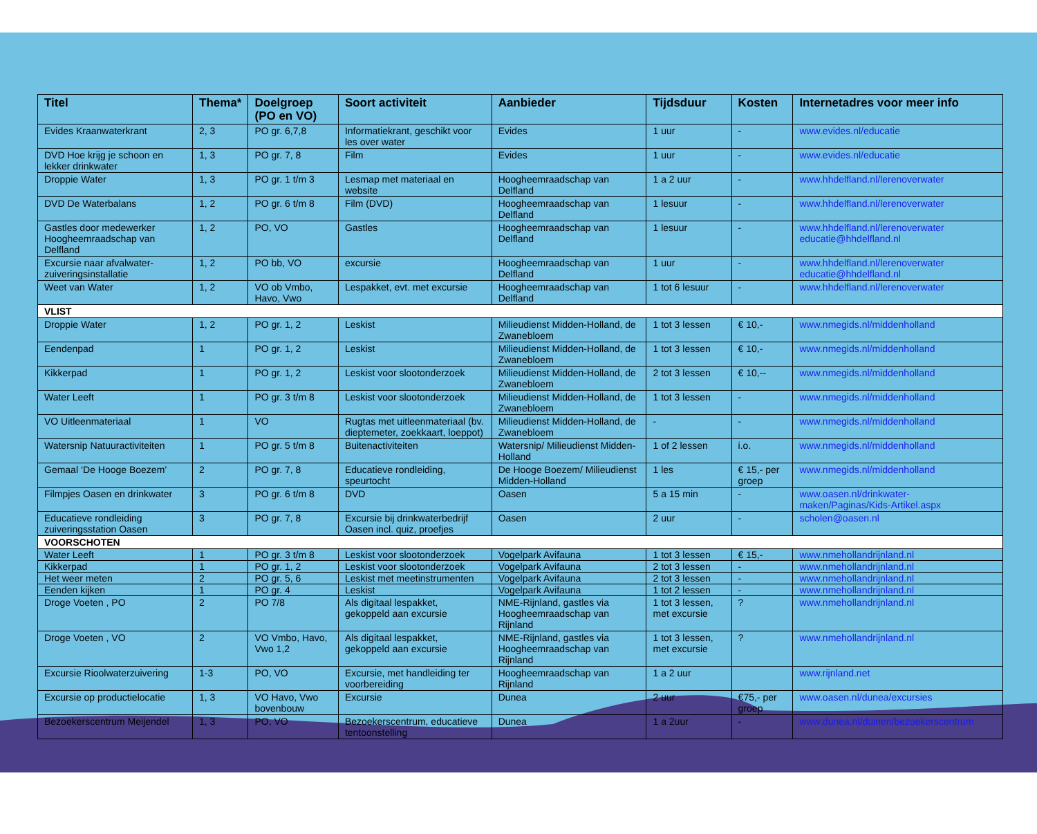| Titel | Thema* | Doelgroep (PO en VO) | Soort activiteit | Aanbieder | Tijdsduur | Kosten | Internetadres voor meer info |
| --- | --- | --- | --- | --- | --- | --- | --- |
| Evides Kraanwaterkrant | 2, 3 | PO gr. 6,7,8 | Informatiekrant, geschikt voor les over water | Evides | 1 uur | - | www.evides.nl/educatie |
| DVD Hoe krijg je schoon en lekker drinkwater | 1, 3 | PO gr. 7, 8 | Film | Evides | 1 uur | - | www.evides.nl/educatie |
| Droppie Water | 1, 3 | PO gr. 1 t/m 3 | Lesmap met materiaal en website | Hoogheemraadschap van Delfland | 1 a 2 uur | - | www.hhdelfland.nl/lerenoverwater |
| DVD De Waterbalans | 1, 2 | PO gr. 6 t/m 8 | Film (DVD) | Hoogheemraadschap van Delfland | 1 lesuur | - | www.hhdelfland.nl/lerenoverwater |
| Gastles door medewerker Hoogheemraadschap van Delfland | 1, 2 | PO, VO | Gastles | Hoogheemraadschap van Delfland | 1 lesuur | - | www.hhdelfland.nl/lerenoverwater educatie@hhdelfland.nl |
| Excursie naar afvalwater-zuiveringsinstallatie | 1, 2 | PO bb, VO | excursie | Hoogheemraadschap van Delfland | 1 uur | - | www.hhdelfland.nl/lerenoverwater educatie@hhdelfland.nl |
| Weet van Water | 1, 2 | VO ob Vmbo, Havo, Vwo | Lespakket, evt. met excursie | Hoogheemraadschap van Delfland | 1 tot 6 lesuur | - | www.hhdelfland.nl/lerenoverwater |
| VLIST | | | | | | | |
| Droppie Water | 1, 2 | PO gr. 1, 2 | Leskist | Milieudienst Midden-Holland, de Zwanebloem | 1 tot 3 lessen | € 10,- | www.nmegids.nl/middenholland |
| Eendenpad | 1 | PO gr. 1, 2 | Leskist | Milieudienst Midden-Holland, de Zwanebloem | 1 tot 3 lessen | € 10,- | www.nmegids.nl/middenholland |
| Kikkerpad | 1 | PO gr. 1, 2 | Leskist voor slootonderzoek | Milieudienst Midden-Holland, de Zwanebloem | 2 tot 3 lessen | € 10,-- | www.nmegids.nl/middenholland |
| Water Leeft | 1 | PO gr. 3 t/m 8 | Leskist voor slootonderzoek | Milieudienst Midden-Holland, de Zwanebloem | 1 tot 3 lessen | - | www.nmegids.nl/middenholland |
| VO Uitleenmateriaal | 1 | VO | Rugtas met uitleenmateriaal (bv. dieptemeter, zoekkaart, loeppot) | Milieudienst Midden-Holland, de Zwanebloem | - | - | www.nmegids.nl/middenholland |
| Watersnip Natuuractiviteiten | 1 | PO gr. 5 t/m 8 | Buitenactiviteiten | Watersnip/ Milieudienst Midden-Holland | 1 of 2 lessen | i.o. | www.nmegids.nl/middenholland |
| Gemaal ‘De Hooge Boezem’ | 2 | PO gr. 7, 8 | Educatieve rondleiding, speurtocht | De Hooge Boezem/ Milieudienst Midden-Holland | 1 les | € 15,- per groep | www.nmegids.nl/middenholland |
| Filmpjes Oasen en drinkwater | 3 | PO gr. 6 t/m 8 | DVD | Oasen | 5 a 15 min | - | www.oasen.nl/drinkwater-maken/Paginas/Kids-Artikel.aspx |
| Educatieve rondleiding zuiveringsstation Oasen | 3 | PO gr. 7, 8 | Excursie bij drinkwaterbedrijf Oasen incl. quiz, proefjes | Oasen | 2 uur | - | scholen@oasen.nl |
| VOORSCHOTEN | | | | | | | |
| Water Leeft | 1 | PO gr. 3 t/m 8 | Leskist voor slootonderzoek | Vogelpark Avifauna | 1 tot 3 lessen | € 15,- | www.nmehollandrijnland.nl |
| Kikkerpad | 1 | PO gr. 1, 2 | Leskist voor slootonderzoek | Vogelpark Avifauna | 2 tot 3 lessen | - | www.nmehollandrijnland.nl |
| Het weer meten | 2 | PO gr. 5, 6 | Leskist met meetinstrumenten | Vogelpark Avifauna | 2 tot 3 lessen | - | www.nmehollandrijnland.nl |
| Eenden kijken | 1 | PO gr. 4 | Leskist | Vogelpark Avifauna | 1 tot 2 lessen | - | www.nmehollandrijnland.nl |
| Droge Voeten , PO | 2 | PO 7/8 | Als digitaal lespakket, gekoppeld aan excursie | NME-Rijnland, gastles via Hoogheemraadschap van Rijnland | 1 tot 3 lessen, met excursie | ? | www.nmehollandrijnland.nl |
| Droge Voeten , VO | 2 | VO Vmbo, Havo, Vwo 1,2 | Als digitaal lespakket, gekoppeld aan excursie | NME-Rijnland, gastles via Hoogheemraadschap van Rijnland | 1 tot 3 lessen, met excursie | ? | www.nmehollandrijnland.nl |
| Excursie Rioolwaterzuivering | 1-3 | PO, VO | Excursie, met handleiding ter voorbereiding | Hoogheemraadschap van Rijnland | 1 a 2 uur | | www.rijnland.net |
| Excursie op productielocatie | 1, 3 | VO Havo, Vwo bovenbouw | Excursie | Dunea | 2 uur | €75,- per groep | www.oasen.nl/dunea/excursies |
| Bezoekerscentrum Meijendel | 1, 3 | PO, VO | Bezoekerscentrum, educatieve tentoonstelling | Dunea | 1 a 2uur | - | www.dunea.nl/duinen/bezoekerscentrum |